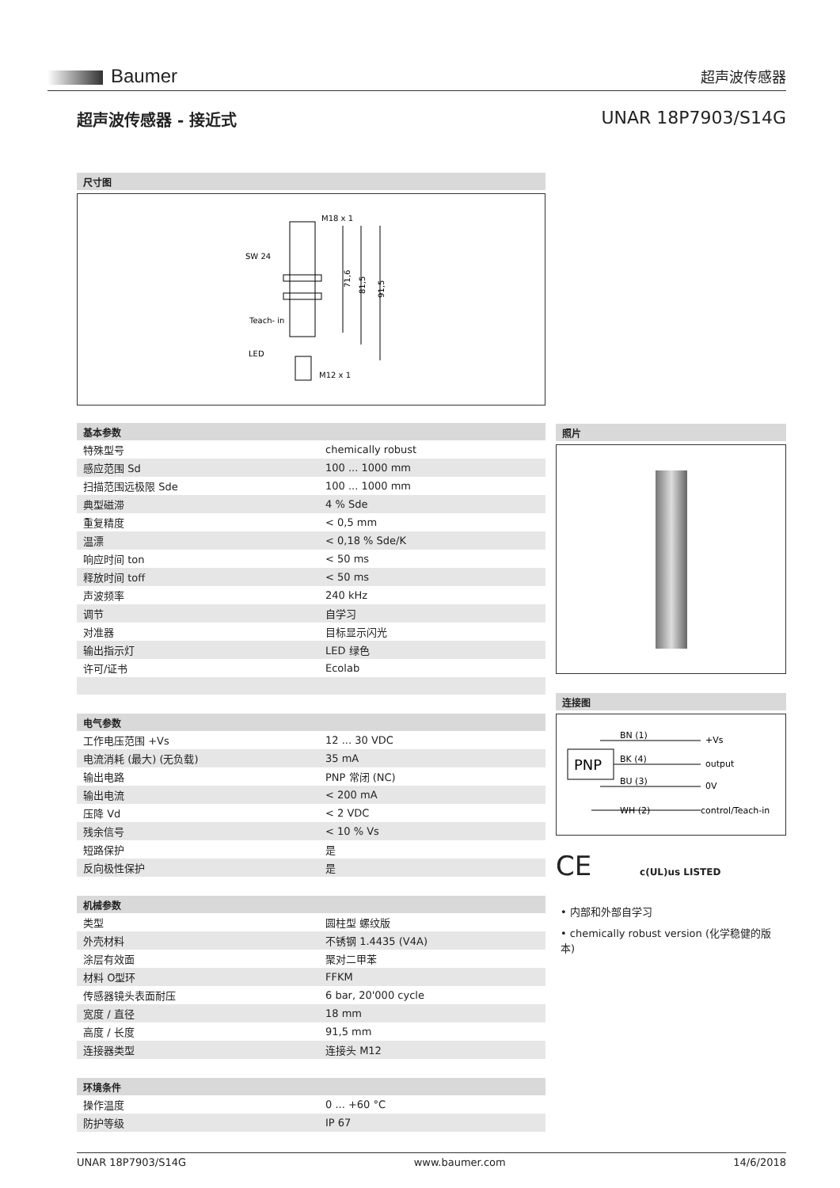Baumer
超声波传感器
超声波传感器 - 接近式 UNAR 18P7903/S14G
尺寸图
M18 x 1
SW 24
Teach- in
LED
M12 x 1
71,6
81,5
91,5
基本参数
| 特殊型号 | chemically robust |
| 感应范围 Sd | 100 ... 1000 mm |
| 扫描范围远极限 Sde | 100 ... 1000 mm |
| 典型磁滞 | 4 % Sde |
| 重复精度 | < 0,5 mm |
| 温漂 | < 0,18 % Sde/K |
| 响应时间 ton | < 50 ms |
| 释放时间 toff | < 50 ms |
| 声波频率 | 240 kHz |
| 调节 | 自学习 |
| 对准器 | 目标显示闪光 |
| 输出指示灯 | LED 绿色 |
| 许可/证书 | Ecolab |
电气参数
| 工作电压范围 +Vs | 12 ... 30 VDC |
| 电流消耗 (最大) (无负载) | 35 mA |
| 输出电路 | PNP 常闭 (NC) |
| 输出电流 | < 200 mA |
| 压降 Vd | < 2 VDC |
| 残余信号 | < 10 % Vs |
| 短路保护 | 是 |
| 反向极性保护 | 是 |
机械参数
| 类型 | 圆柱型 螺纹版 |
| 外壳材料 | 不锈钢 1.4435 (V4A) |
| 涂层有效面 | 聚对二甲苯 |
| 材料 O型环 | FFKM |
| 传感器镜头表面耐压 | 6 bar, 20'000 cycle |
| 宽度 / 直径 | 18 mm |
| 高度 / 长度 | 91,5 mm |
| 连接器类型 | 连接头 M12 |
环境条件
| 操作温度 | 0 ... +60 °C |
| 防护等级 | IP 67 |
照片
连接图
PNP
BN (1)
+Vs
BK (4)
output
BU (3)
0V
WH (2)
control/Teach-in
CE c(UL)us LISTED
• 内部和外部自学习
• chemically robust version (化学稳健的版本)
UNAR 18P7903/S14G www.baumer.com 14/6/2018